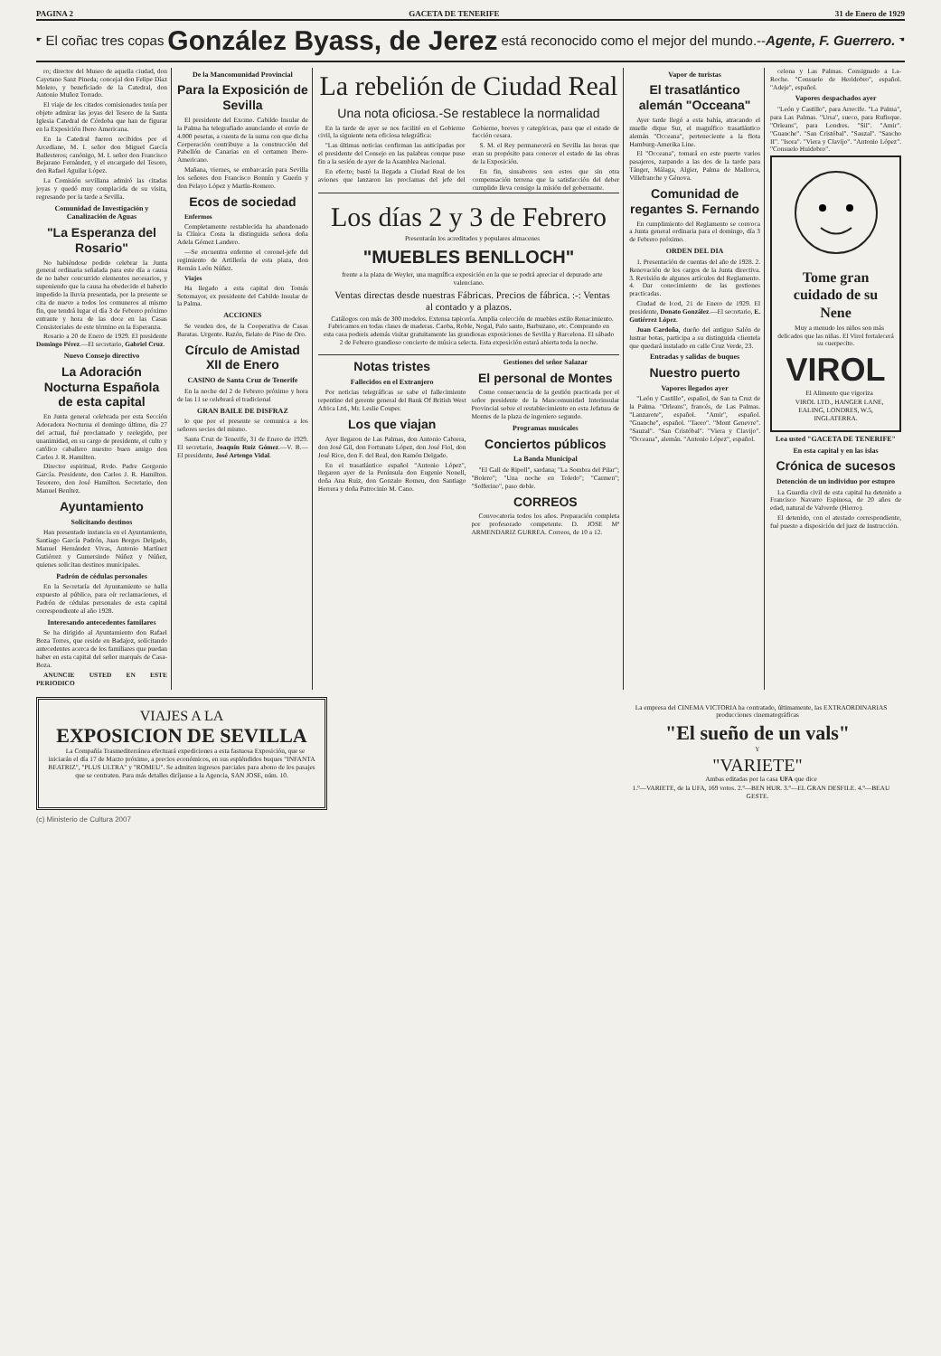PAGINA 2 GACETA DE TENERIFE 31 de Enero de 1929
☛ El coñac tres copas González Byass, de Jerez está reconocido como el mejor del mundo.--Agente, F. Guerrero. ☚
ro; director del Museo de aquella ciudad, don Cayetano Sanz Pineda; concejal don Felipe Díaz Molero, y beneficiado de la Catedral, don Antonio Muñoz Torrado.
El viaje de los citados comisionados tenía por objeto admirar las joyas del Tesoro de la Santa Iglesia Catedral de Córdoba que han de figurar en la Exposición Ibero Americana.
En la Catedral fueron recibidos por el Arcediano, M. I. señor don Miguel García Ballesteros; canónigo, M. I. señor don Francisco Bejarano Fernández, y el encargado del Tesoro, don Rafael Aguilar López.
La Comisión sevillana admiró las citadas joyas y quedó muy complacida de su visita, regresando por la tarde a Sevilla.
Comunidad de Investigación y Canalización de Aguas
"La Esperanza del Rosario"
No habiéndose podido celebrar la Junta general ordinaria señalada para este día a causa de no haber concurrido elementos necesarios, y suponiendo que la causa ha obedecido el haberlo impedido la lluvia presentada, por la presente se cita de nuevo a todos los comuneros al mismo fin, que tendrá lugar el día 3 de Febrero próximo entrante y hora de las doce en las Casas Consistoriales de este término en la Esperanza.
Rosario a 20 de Enero de 1929. El presidente Domingo Pérez.—El secretario, Gabriel Cruz.
Nuevo Consejo directivo
La Adoración Nocturna Española de esta capital
En Junta general celebrada por esta Sección Adoradora Nocturna el domingo último, día 27 del actual, fué proclamado y reelegido, por unanimidad, en su cargo de presidente, el culto y católico caballero nuestro buen amigo don Carlos J. R. Hamilton.
Director espiritual, Rvdo. Padre Gorgonio García. Presidente, don Carlos J. R. Hamilton. Tesorero, don José Hamilton. Secretario, don Manuel Benítez.
Ayuntamiento
Solicitando destinos
Han presentado instancia en el Ayuntamiento, Santiago García Padrón, Juan Borges Delgado, Manuel Hernández Vivas, Antonio Martínez Gutiérrez y Gumersindo Núñez y Núñez, quienes solicitan destinos municipales.
Padrón de cédulas personales
En la Secretaría del Ayuntamiento se halla expuesto al público, para oír reclamaciones, el Padrón de cédulas personales de esta capital correspondiente al año 1928.
Interesando antecedentes familares
Se ha dirigido al Ayuntamiento don Rafael Boza Torres, que reside en Badajoz, solicitando antecedentes acerca de los familiares que puedan haber en esta capital del señor marqués de Casa-Boza.
ANUNCIE USTED EN ESTE PERIODICO
De la Mancomunidad Provincial
Para la Exposición de Sevilla
El presidente del Excmo. Cabildo Insular de la Palma ha telegrafiado anunciando el envío de 4.000 pesetas, a cuenta de la suma con que dicha Corporación contribuye a la construcción del Pabellón de Canarias en el certamen Ibero-Americano.
Mañana, viernes, se embarcarán para Sevilla los señores don Francisco Bonnín y Guerín y don Pelayo López y Martín-Romero.
Ecos de sociedad
Enfermos
Completamente restablecida ha abandonado la Clínica Costa la distinguida señora doña Adela Gómez Landero.
—Se encuentra enfermo el coronel-jefe del regimiento de Artillería de esta plaza, don Román León Núñez.
Viajes
Ha llegado a esta capital don Tomás Sotomayor, ex presidente del Cabildo Insular de la Palma.
ACCIONES
Se venden dos, de la Cooperativa de Casas Baratas. Urgente. Razón, fielato de Pino de Oro.
Círculo de Amistad XII de Enero
CASINO de Santa Cruz de Tenerife
En la noche del 2 de Febrero próximo y hora de las 11 se celebrará el tradicional
GRAN BAILE DE DISFRAZ
lo que por el presente se comunica a los señores socios del mismo.
Santa Cruz de Tenerife, 31 de Enero de 1929. El secretario, Joaquín Ruiz Gómez.—V. B.—El presidente, José Artengo Vidal.
La rebelión de Ciudad Real
Una nota oficiosa.-Se restablece la normalidad
En la tarde de ayer se nos facilitó en el Gobierno civil, la siguiente nota oficiosa telegráfica:
"Las últimas noticias confirman las anticipadas por el presidente del Consejo en las palabras conque puso fin a la sesión de ayer de la Asamblea Nacional.
En efecto; bastó la llegada a Ciudad Real de los aviones que lanzaron las proclamas del jefe del Gobierno, breves y categóricas, para que el estado de facción cesara.
S. M. el Rey permanecerá en Sevilla las horas que eran su propósito para conocer el estado de las obras de la Exposición.
En fin, sinsabores son estos que sin otra compensación terrena que la satisfacción del deber cumplido lleva consigo la misión del gobernante.
Los días 2 y 3 de Febrero
Presentarán los acreditados y populares almacenes
"MUEBLES BENLLOCH"
frente a la plaza de Weyler, una magnífica exposición en la que se podrá apreciar el depurado arte valenciano.
Ventas directas desde nuestras Fábricas. Precios de fábrica. :-: Ventas al contado y a plazos.
Catálogos con más de 300 modelos. Extensa tapicería. Amplia colección de muebles estilo Renacimiento. Fabricamos en todas clases de maderas. Caoba, Roble, Nogal, Palo santo, Barbuzano, etc. Comprando en esta casa podreis además visitar gratuitamente las grandiosas exposiciones de Sevilla y Barcelona. El sábado 2 de Febrero grandioso concierto de música selecta. Esta exposición estará abierta toda la noche.
Notas tristes
Fallecidos en el Extranjero
Por noticias telegráficas se sabe el fallecimiento repentino del gerente general del Bank Of British West Africa Ltd., Mr. Leslie Couper.
Los que viajan
Ayer llegaron de Las Palmas, don Antonio Cabrera, don José Gil, don Fortunato López, don José Fiol, don José Rico, don F. del Real, don Ramón Delgado.
En el trasatlántico español "Antonio López", llegaron ayer de la Península don Eugenio Nonell, doña Ana Ruiz, don Gonzalo Romeu, don Santiago Herrera y doña Patrocinio M. Cano.
Gestiones del señor Salazar
El personal de Montes
Como consecuencia de la gestión practicada por el señor presidente de la Mancomunidad Interinsular Provincial sobre el restablecimiento en esta Jefatura de Montes de la plaza de ingeniero segundo.
Programas musicales
Conciertos públicos
La Banda Municipal
"El Gall de Ripoll", sardana; "La Sombra del Pilar"; "Bolero"; "Una noche en Toledo"; "Carmen"; "Solferino", paso doble.
CORREOS
Convocatoria todos los años. Preparación completa por profesorado competente. D. JOSE Mª ARMENDARIZ GURREA. Correos, de 10 a 12.
Vapor de turistas
El trasatlántico alemán "Occeana"
Ayer tarde llegó a esta bahía, atracando el muelle dique Sur, el magnífico trasatlántico alemán "Occeana", perteneciente a la flota Hamburg-Amerika Line.
El "Occeana", tomará en este puerto varios pasajeros, zarpando a las dos de la tarde para Tánger, Málaga, Algier, Palma de Mallorca, Villefranche y Génova.
Comunidad de regantes S. Fernando
En cumplimiento del Reglamento se convoca a Junta general ordinaria para el domingo, día 3 de Febrero próximo.
ORDEN DEL DIA
1. Presentación de cuentas del año de 1928. 2. Renovación de los cargos de la Junta directiva. 3. Revisión de algunos artículos del Reglamento. 4. Dar conocimiento de las gestiones practicadas.
Ciudad de Icod, 21 de Enero de 1929. El presidente, Donato González.—El secretario, E. Gutiérrez López.
Juan Cardoña, dueño del antiguo Salón de lustrar botas, participa a su distinguida clientela que quedará instalado en calle Cruz Verde, 23.
Entradas y salidas de buques
Nuestro puerto
Vapores llegados ayer
"León y Castillo", español, de San ta Cruz de la Palma. "Orleans", francés, de Las Palmas. "Lanzarote", español. "Amir", español. "Guanche", español. "Taoro". "Mont Genevre". "Sauzal". "San Cristóbal". "Viera y Clavijo". "Occeana", alemán. "Antonio López", español.
celona y Las Palmas. Consignado a La-Roche. "Consuelo de Heridobro", español. "Adeje", español.
Vapores despachados ayer
"León y Castillo", para Arrecife. "La Palma", para Las Palmas. "Ursa", sueco, para Rufisque. "Orleans", para Londres. "Sil". "Amir". "Guanche". "San Cristóbal". "Sauzal". "Sancho II". "Isora". "Viera y Clavijo". "Antonio López". "Consuelo Huidobro".
Tome gran cuidado de su Nene
Muy a menudo los niños son más delicados que las niñas. El Virol fortalecerá su cuerpecito.
VIROL
El Alimento que vigoriza
VIROL LTD., HANGER LANE, EALING, LONDRES, W.5, INGLATERRA.
Lea usted "GACETA DE TENERIFE"
En esta capital y en las islas
Crónica de sucesos
Detención de un individuo por estupro
La Guardia civil de esta capital ha detenido a Francisco Navarro Espinosa, de 20 años de edad, natural de Valverde (Hierro).
El detenido, con el atestado correspondiente, fué puesto a disposición del juez de Instrucción.
VIAJES A LA
EXPOSICION DE SEVILLA
La Compañía Trasmediterránea efectuará expediciones a esta fastuosa Exposición, que se iniciarán el día 17 de Marzo próximo, a precios económicos, en sus espléndidos buques "INFANTA BEATRIZ", "PLUS ULTRA" y "ROMEU". Se admiten ingresos parciales para abono de los pasajes que se contraten. Para más detalles diríjanse a la Agencia, SAN JOSE, núm. 10.
La empresa del CINEMA VICTORIA ha contratado, últimamente, las EXTRAORDINARIAS producciones cinematográficas
"El sueño de un vals"
Y
"VARIETE"
Ambas editadas por la casa UFA que dice
1.º—VARIETE, de la UFA, 169 votos. 2.º—BEN HUR. 3.º—EL GRAN DESFILE. 4.º—BEAU GESTE.
(c) Ministerio de Cultura 2007